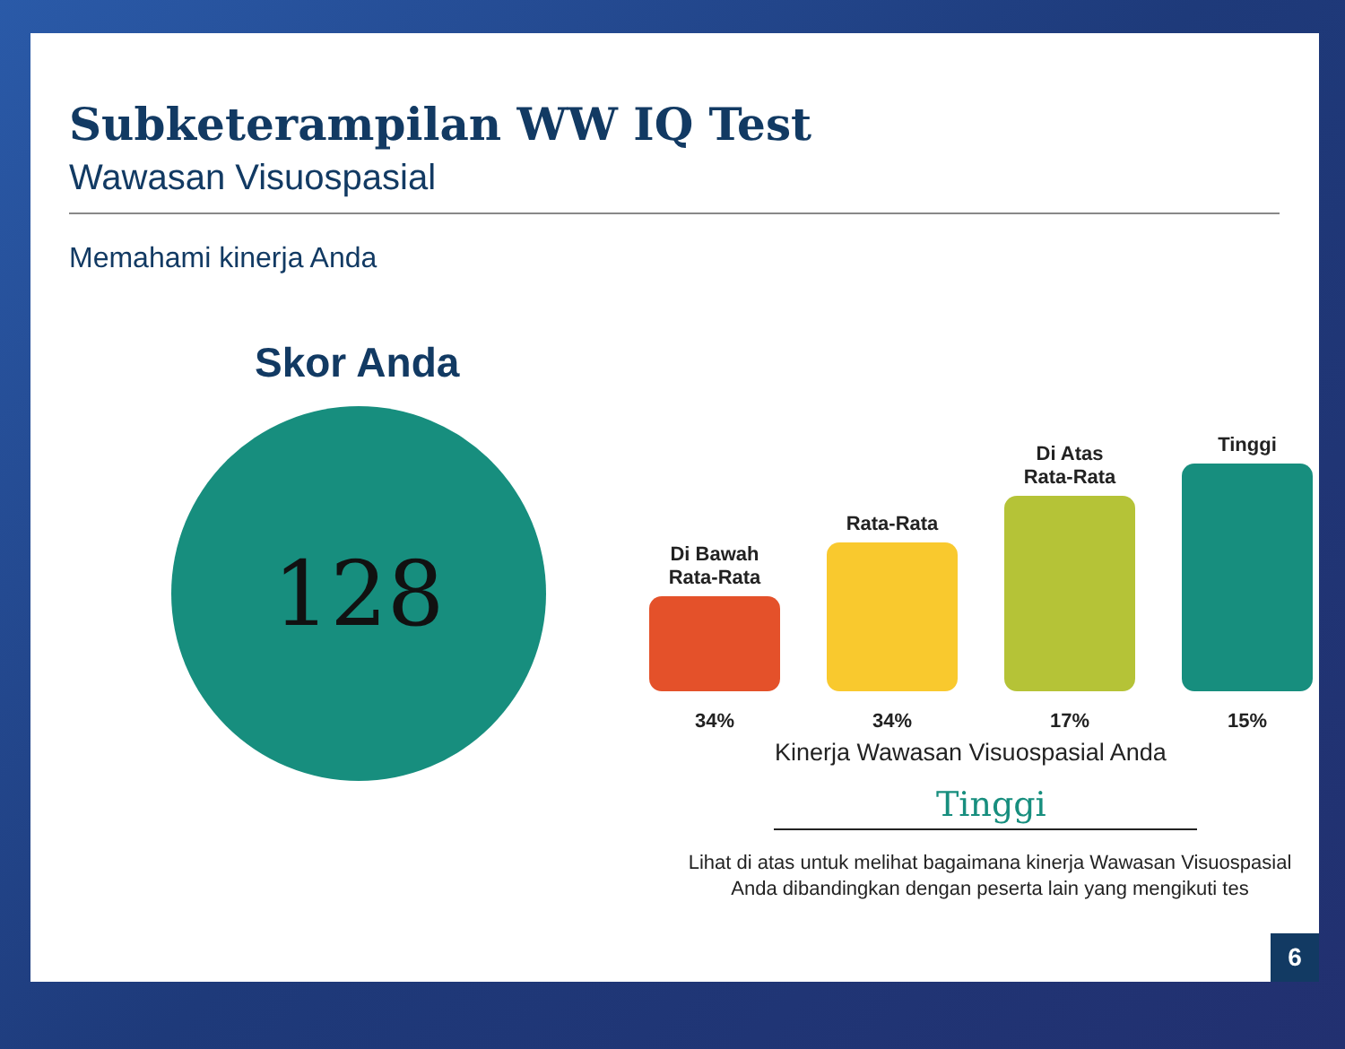Subketerampilan WW IQ Test
Wawasan Visuospasial
Memahami kinerja Anda
Skor Anda
128
Di Bawah
Rata-Rata
34%
Rata-Rata
34%
Di Atas
Rata-Rata
17%
Tinggi
15%
Kinerja Wawasan Visuospasial Anda
Tinggi
Lihat di atas untuk melihat bagaimana kinerja Wawasan Visuospasial Anda dibandingkan dengan peserta lain yang mengikuti tes
6